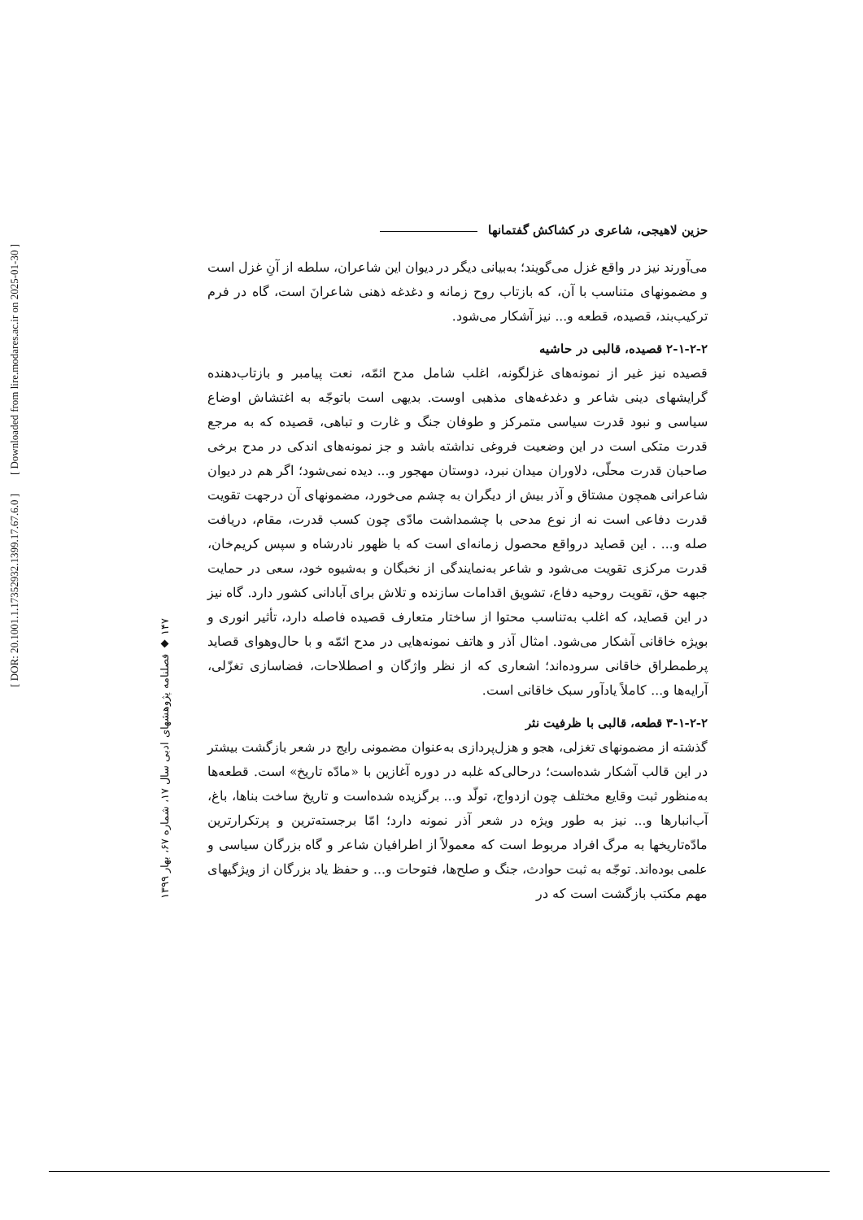[ DOR: 20.1001.1.17352932.1399.17.67.6.0 ] [ Downloaded from lire.modares.ac.ir on 2025-01-30 ]
۱۴۷ ◆ فصلنامه پژوهشهای ادبی سال ۱۷، شماره ۶۷، بهار ۱۳۹۹
حزین لاهیجی، شاعری در کشاکش گفتمانها
می‌آورند نیز در واقع غزل می‌گویند؛ به‌بیانی دیگر در دیوان این شاعران، سلطه از آنِ غزل است و مضمونهای متناسب با آن، که بازتاب روح زمانه و دغدغه ذهنی شاعرانَ است، گاه در فرم ترکیب‌بند، قصیده، قطعه و... نیز آشکار می‌شود.
۲-۱-۲-۲ قصیده، قالبی در حاشیه
قصیده نیز غیر از نمونه‌های غزلگونه، اغلب شامل مدح ائمّه، نعت پیامبر و بازتاب‌دهنده گرایشهای دینی شاعر و دغدغه‌های مذهبی اوست. بدیهی است باتوجّه به اغتشاش اوضاع سیاسی و نبود قدرت سیاسی متمرکز و طوفان جنگ و غارت و تباهی، قصیده که به مرجع قدرت متکی است در این وضعیت فروغی نداشته باشد و جز نمونه‌های اندکی در مدح برخی صاحبان قدرت محلّی، دلاوران میدان نبرد، دوستان مهجور و... دیده نمی‌شود؛ اگر هم در دیوان شاعرانی همچون مشتاق و آذر بیش از دیگران به چشم می‌خورد، مضمونهای آن درجهت تقویت قدرت دفاعی است نه از نوع مدحی با چشمداشت مادّی چون کسب قدرت، مقام، دریافت صله و... . این قصاید درواقع محصول زمانه‌ای است که با ظهور نادرشاه و سپس کریم‌خان، قدرت مرکزی تقویت می‌شود و شاعر به‌نمایندگی از نخبگان و به‌شیوه خود، سعی در حمایت جبهه حق، تقویت روحیه دفاع، تشویق اقدامات سازنده و تلاش برای آبادانی کشور دارد. گاه نیز در این قصاید، که اغلب به‌تناسب محتوا از ساختار متعارف قصیده فاصله دارد، تأثیر انوری و بویژه خاقانی آشکار می‌شود. امثال آذر و هاتف نمونه‌هایی در مدح ائمّه و با حال‌وهوای قصاید پرطمطراق خاقانی سروده‌اند؛ اشعاری که از نظر واژگان و اصطلاحات، فضاسازی تغزّلی، آرایه‌ها و... کاملاً یادآور سبک خاقانی است.
۳-۱-۲-۲ قطعه، قالبی با ظرفیت نثر
گذشته از مضمونهای تغزلی، هجو و هزل‌پردازی به‌عنوان مضمونی رایج در شعر بازگشت بیشتر در این قالب آشکار شده‌است؛ درحالی‌که غلبه در دوره آغازین با «مادّه تاریخ» است. قطعه‌ها به‌منظور ثبت وقایع مختلف چون ازدواج، تولّد و... برگزیده شده‌است و تاریخ ساخت بناها، باغ، آب‌انبارها و... نیز به طور ویژه در شعر آذر نمونه دارد؛ امّا برجسته‌ترین و پرتکرارترین مادّه‌تاریخها به مرگ افراد مربوط است که معمولاً از اطرافیان شاعر و گاه بزرگان سیاسی و علمی بوده‌اند. توجّه به ثبت حوادث، جنگ و صلح‌ها، فتوحات و... و حفظ یاد بزرگان از ویژگیهای مهم مکتب بازگشت است که در